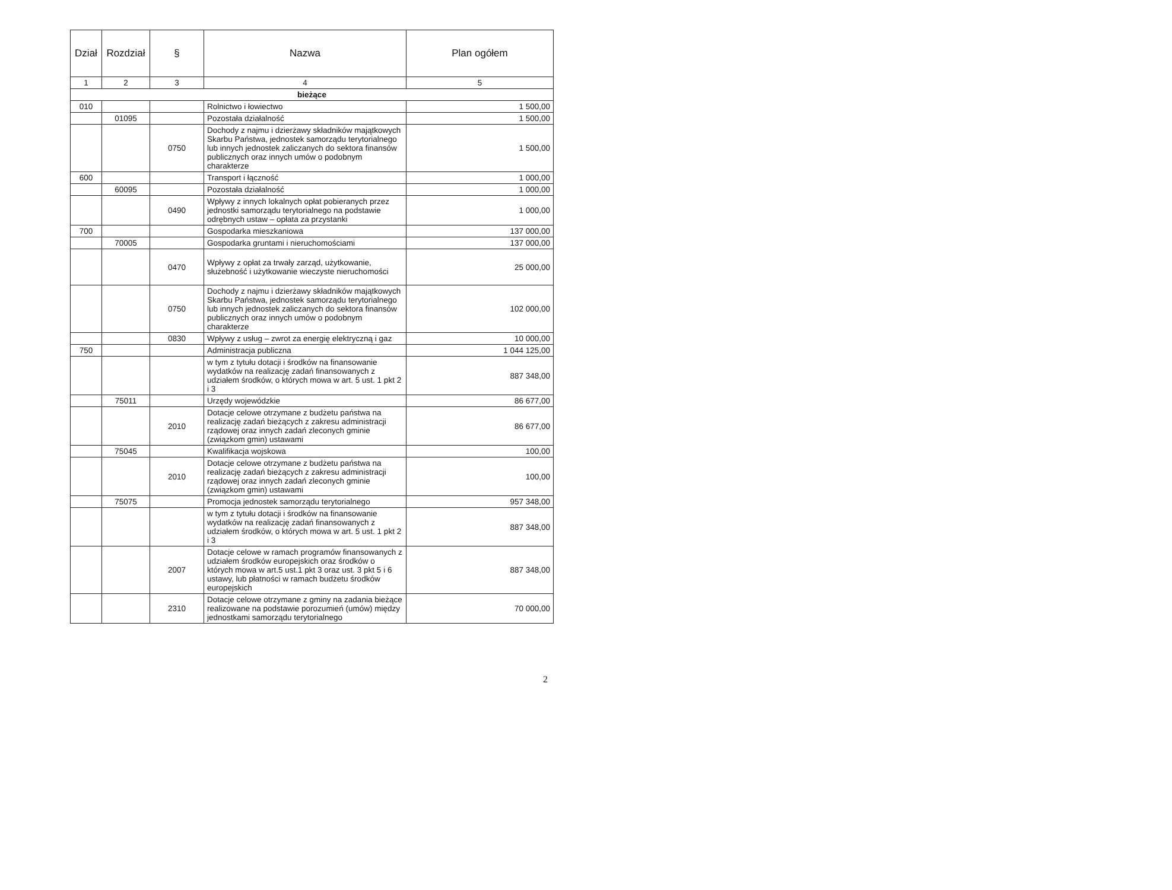| Dział | Rozdział | § | Nazwa | Plan ogółem |
| --- | --- | --- | --- | --- |
| 1 | 2 | 3 | 4 | 5 |
| bieżące | | | | |
| 010 | | | Rolnictwo i łowiectwo | 1 500,00 |
| | 01095 | | Pozostała działalność | 1 500,00 |
| | | 0750 | Dochody z najmu i dzierżawy składników majątkowych Skarbu Państwa, jednostek samorządu terytorialnego lub innych jednostek zaliczanych do sektora finansów publicznych oraz innych umów o podobnym charakterze | 1 500,00 |
| 600 | | | Transport i łączność | 1 000,00 |
| | 60095 | | Pozostała działalność | 1 000,00 |
| | | 0490 | Wpływy z innych lokalnych opłat pobieranych przez jednostki samorządu terytorialnego na podstawie odrębnych ustaw – opłata za przystanki | 1 000,00 |
| 700 | | | Gospodarka mieszkaniowa | 137 000,00 |
| | 70005 | | Gospodarka gruntami i nieruchomościami | 137 000,00 |
| | | 0470 | Wpływy z opłat za trwały zarząd, użytkowanie, służebność i użytkowanie wieczyste nieruchomości | 25 000,00 |
| | | 0750 | Dochody z najmu i dzierżawy składników majątkowych Skarbu Państwa, jednostek samorządu terytorialnego lub innych jednostek zaliczanych do sektora finansów publicznych oraz innych umów o podobnym charakterze | 102 000,00 |
| | | 0830 | Wpływy z usług – zwrot za energię elektryczną i gaz | 10 000,00 |
| 750 | | | Administracja publiczna | 1 044 125,00 |
| | | | w tym z tytułu dotacji i środków na finansowanie wydatków na realizację zadań finansowanych z udziałem środków, o których mowa w art. 5 ust. 1 pkt 2 i 3 | 887 348,00 |
| | 75011 | | Urzędy wojewódzkie | 86 677,00 |
| | | 2010 | Dotacje celowe otrzymane z budżetu państwa na realizację zadań bieżących z zakresu administracji rządowej oraz innych zadań zleconych gminie (związkom gmin) ustawami | 86 677,00 |
| | 75045 | | Kwalifikacja wojskowa | 100,00 |
| | | 2010 | Dotacje celowe otrzymane z budżetu państwa na realizację zadań bieżących z zakresu administracji rządowej oraz innych zadań zleconych gminie (związkom gmin) ustawami | 100,00 |
| | 75075 | | Promocja jednostek samorządu terytorialnego | 957 348,00 |
| | | | w tym z tytułu dotacji i środków na finansowanie wydatków na realizację zadań finansowanych z udziałem środków, o których mowa w art. 5 ust. 1 pkt 2 i 3 | 887 348,00 |
| | | 2007 | Dotacje celowe w ramach programów finansowanych z udziałem środków europejskich oraz środków o których mowa w art.5 ust.1 pkt 3 oraz ust. 3 pkt 5 i 6 ustawy, lub płatności w ramach budżetu środków europejskich | 887 348,00 |
| | | 2310 | Dotacje celowe otrzymane z gminy na zadania bieżące realizowane na podstawie porozumień (umów) między jednostkami samorządu terytorialnego | 70 000,00 |
2